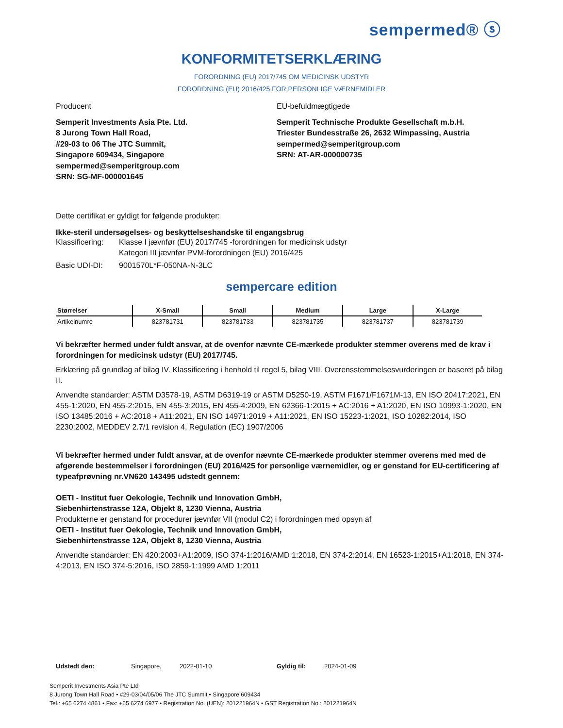sempermed® ⓢ
KONFORMITETSERKLÆRING
FORORDNING (EU) 2017/745 OM MEDICINSK UDSTYR
FORORDNING (EU) 2016/425 FOR PERSONLIGE VÆRNEMIDLER
Producent
Semperit Investments Asia Pte. Ltd.
8 Jurong Town Hall Road,
#29-03 to 06 The JTC Summit,
Singapore 609434, Singapore
sempermed@semperitgroup.com
SRN: SG-MF-000001645
EU-befuldmægtigede
Semperit Technische Produkte Gesellschaft m.b.H.
Triester Bundesstraße 26, 2632 Wimpassing, Austria
sempermed@semperitgroup.com
SRN: AT-AR-000000735
Dette certifikat er gyldigt for følgende produkter:
Ikke-steril undersøgelses- og beskyttelseshandske til engangsbrug
Klassificering: Klasse I jævnfør (EU) 2017/745 -forordningen for medicinsk udstyr
Kategori III jævnfør PVM-forordningen (EU) 2016/425
Basic UDI-DI: 9001570L*F-050NA-N-3LC
sempercare edition
| Størrelser | X-Small | Small | Medium | Large | X-Large |
| --- | --- | --- | --- | --- | --- |
| Artikelnumre | 823781731 | 823781733 | 823781735 | 823781737 | 823781739 |
Vi bekræfter hermed under fuldt ansvar, at de ovenfor nævnte CE-mærkede produkter stemmer overens med de krav i forordningen for medicinsk udstyr (EU) 2017/745.
Erklæring på grundlag af bilag IV. Klassificering i henhold til regel 5, bilag VIII. Overensstemmelsesvurderingen er baseret på bilag II.
Anvendte standarder: ASTM D3578-19, ASTM D6319-19 or ASTM D5250-19, ASTM F1671/F1671M-13, EN ISO 20417:2021, EN 455-1:2020, EN 455-2:2015, EN 455-3:2015, EN 455-4:2009, EN 62366-1:2015 + AC:2016 + A1:2020, EN ISO 10993-1:2020, EN ISO 13485:2016 + AC:2018 + A11:2021, EN ISO 14971:2019 + A11:2021, EN ISO 15223-1:2021, ISO 10282:2014, ISO 2230:2002, MEDDEV 2.7/1 revision 4, Regulation (EC) 1907/2006
Vi bekræfter hermed under fuldt ansvar, at de ovenfor nævnte CE-mærkede produkter stemmer overens med med de afgørende bestemmelser i forordningen (EU) 2016/425 for personlige værnemidler, og er genstand for EU-certificering af typeafprøvning nr.VN620 143495 udstedt gennem:
OETI - Institut fuer Oekologie, Technik und Innovation GmbH,
Siebenhirtenstrasse 12A, Objekt 8, 1230 Vienna, Austria
Produkterne er genstand for procedurer jævnfør VII (modul C2) i forordningen med opsyn af
OETI - Institut fuer Oekologie, Technik und Innovation GmbH,
Siebenhirtenstrasse 12A, Objekt 8, 1230 Vienna, Austria
Anvendte standarder: EN 420:2003+A1:2009, ISO 374-1:2016/AMD 1:2018, EN 374-2:2014, EN 16523-1:2015+A1:2018, EN 374-4:2013, EN ISO 374-5:2016, ISO 2859-1:1999 AMD 1:2011
Udstedt den: Singapore, 2022-01-10 Gyldig til: 2024-01-09
Semperit Investments Asia Pte Ltd
8 Jurong Town Hall Road • #29-03/04/05/06 The JTC Summit • Singapore 609434
Tel.: +65 6274 4861 • Fax: +65 6274 6977 • Registration No. (UEN): 201221964N • GST Registration No.: 201221964N